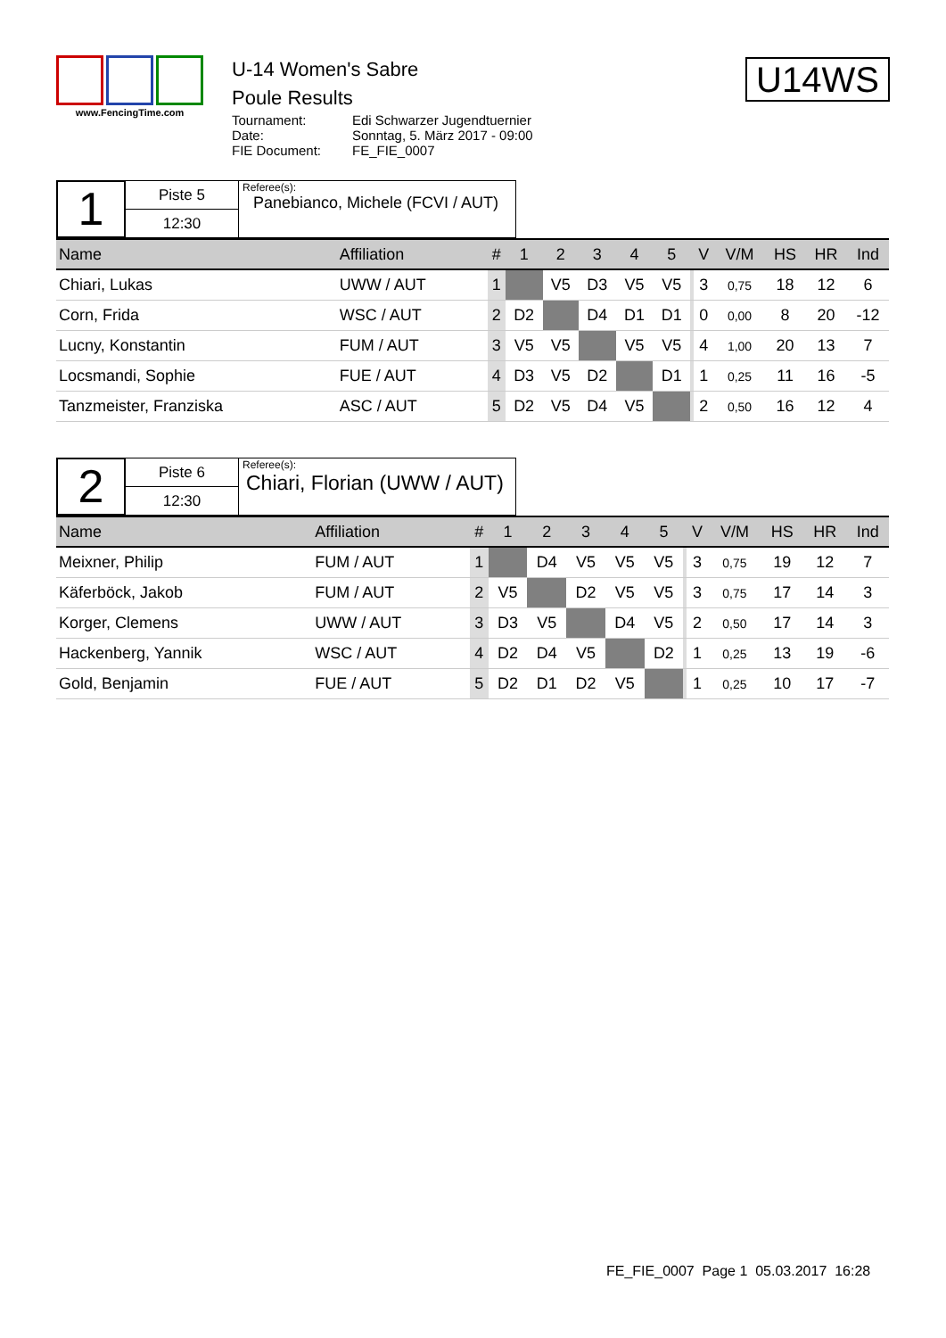www.FencingTime.com
U-14 Women's Sabre
Poule Results
Tournament: Edi Schwarzer Jugendtuernier Date: Sonntag, 5. März 2017 - 09:00 FIE Document: FE_FIE_0007
U14WS
1
Piste 5
12:30
Referee(s):
Panebianco, Michele (FCVI / AUT)
| Name | Affiliation | # | 1 | 2 | 3 | 4 | 5 | | V | V/M | HS | HR | Ind |
| --- | --- | --- | --- | --- | --- | --- | --- | --- | --- | --- | --- | --- | --- |
| Chiari, Lukas | UWW / AUT | 1 | | V5 | D3 | V5 | V5 | | 3 | 0,75 | 18 | 12 | 6 |
| Corn, Frida | WSC / AUT | 2 | D2 | | D4 | D1 | D1 | | 0 | 0,00 | 8 | 20 | -12 |
| Lucny, Konstantin | FUM / AUT | 3 | V5 | V5 | | V5 | V5 | | 4 | 1,00 | 20 | 13 | 7 |
| Locsmandi, Sophie | FUE / AUT | 4 | D3 | V5 | D2 | | D1 | | 1 | 0,25 | 11 | 16 | -5 |
| Tanzmeister, Franziska | ASC / AUT | 5 | D2 | V5 | D4 | V5 | | | 2 | 0,50 | 16 | 12 | 4 |
2
Piste 6
12:30
Referee(s):
Chiari, Florian (UWW / AUT)
| Name | Affiliation | # | 1 | 2 | 3 | 4 | 5 | | V | V/M | HS | HR | Ind |
| --- | --- | --- | --- | --- | --- | --- | --- | --- | --- | --- | --- | --- | --- |
| Meixner, Philip | FUM / AUT | 1 | | D4 | V5 | V5 | V5 | | 3 | 0,75 | 19 | 12 | 7 |
| Käferböck, Jakob | FUM / AUT | 2 | V5 | | D2 | V5 | V5 | | 3 | 0,75 | 17 | 14 | 3 |
| Korger, Clemens | UWW / AUT | 3 | D3 | V5 | | D4 | V5 | | 2 | 0,50 | 17 | 14 | 3 |
| Hackenberg, Yannik | WSC / AUT | 4 | D2 | D4 | V5 | | D2 | | 1 | 0,25 | 13 | 19 | -6 |
| Gold, Benjamin | FUE / AUT | 5 | D2 | D1 | D2 | V5 | | | 1 | 0,25 | 10 | 17 | -7 |
FE_FIE_0007 Page 1 05.03.2017 16:28